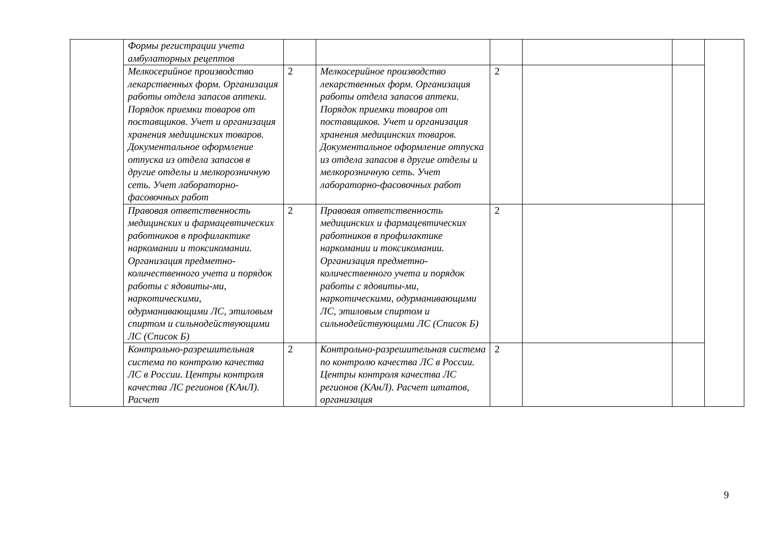| | Формы регистрации учета амбулаторных рецептов | | | | | | |
| | Мелкосерийное производство лекарственных форм. Организация работы отдела запасов аптеки. Порядок приемки товаров от поставщиков. Учет и организация хранения медицинских товаров. Документальное оформление отпуска из отдела запасов в другие отделы и мелкорозничную сеть. Учет лабораторно-фасовочных работ | 2 | Мелкосерийное производство лекарственных форм. Организация работы отдела запасов аптеки. Порядок приемки товаров от поставщиков. Учет и организация хранения медицинских товаров. Документальное оформление отпуска из отдела запасов в другие отделы и мелкорозничную сеть. Учет лабораторно-фасовочных работ | 2 | | | |
| | Правовая ответственность медицинских и фармацевтических работников в профилактике наркомании и токсикомании. Организация предметно-количественного учета и порядок работы с ядовиты-ми, наркотическими, одурманивающими ЛС, этиловым спиртом и сильнодействующими ЛС (Список Б) | 2 | Правовая ответственность медицинских и фармацевтических работников в профилактике наркомании и токсикомании. Организация предметно-количественного учета и порядок работы с ядовиты-ми, наркотическими, одурманивающими ЛС, этиловым спиртом и сильнодействующими ЛС (Список Б) | 2 | | | |
| | Контрольно-разрешительная система по контролю качества ЛС в России. Центры контроля качества ЛС регионов (КАнЛ). Расчет | 2 | Контрольно-разрешительная система по контролю качества ЛС в России. Центры контроля качества ЛС регионов (КАнЛ). Расчет штатов, организация | 2 | | | |
9